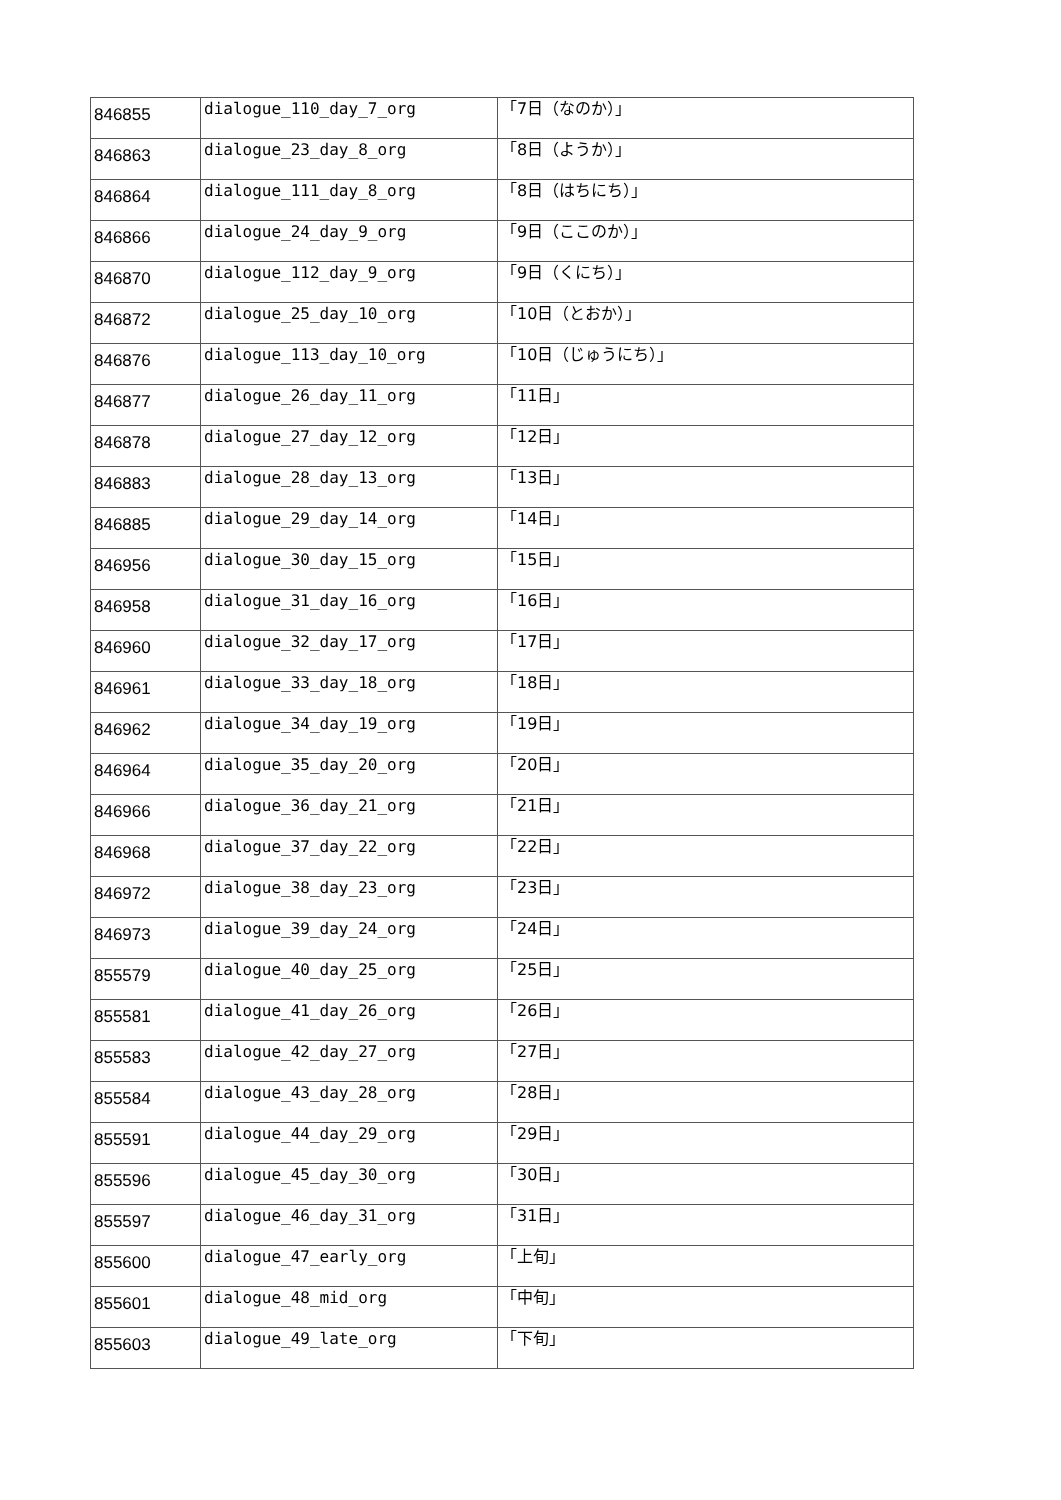| 846855 | dialogue_110_day_7_org | 「7日（なのか）」 |
| 846863 | dialogue_23_day_8_org | 「8日（ようか）」 |
| 846864 | dialogue_111_day_8_org | 「8日（はちにち）」 |
| 846866 | dialogue_24_day_9_org | 「9日（ここのか）」 |
| 846870 | dialogue_112_day_9_org | 「9日（くにち）」 |
| 846872 | dialogue_25_day_10_org | 「10日（とおか）」 |
| 846876 | dialogue_113_day_10_org | 「10日（じゅうにち）」 |
| 846877 | dialogue_26_day_11_org | 「11日」 |
| 846878 | dialogue_27_day_12_org | 「12日」 |
| 846883 | dialogue_28_day_13_org | 「13日」 |
| 846885 | dialogue_29_day_14_org | 「14日」 |
| 846956 | dialogue_30_day_15_org | 「15日」 |
| 846958 | dialogue_31_day_16_org | 「16日」 |
| 846960 | dialogue_32_day_17_org | 「17日」 |
| 846961 | dialogue_33_day_18_org | 「18日」 |
| 846962 | dialogue_34_day_19_org | 「19日」 |
| 846964 | dialogue_35_day_20_org | 「20日」 |
| 846966 | dialogue_36_day_21_org | 「21日」 |
| 846968 | dialogue_37_day_22_org | 「22日」 |
| 846972 | dialogue_38_day_23_org | 「23日」 |
| 846973 | dialogue_39_day_24_org | 「24日」 |
| 855579 | dialogue_40_day_25_org | 「25日」 |
| 855581 | dialogue_41_day_26_org | 「26日」 |
| 855583 | dialogue_42_day_27_org | 「27日」 |
| 855584 | dialogue_43_day_28_org | 「28日」 |
| 855591 | dialogue_44_day_29_org | 「29日」 |
| 855596 | dialogue_45_day_30_org | 「30日」 |
| 855597 | dialogue_46_day_31_org | 「31日」 |
| 855600 | dialogue_47_early_org | 「上旬」 |
| 855601 | dialogue_48_mid_org | 「中旬」 |
| 855603 | dialogue_49_late_org | 「下旬」 |